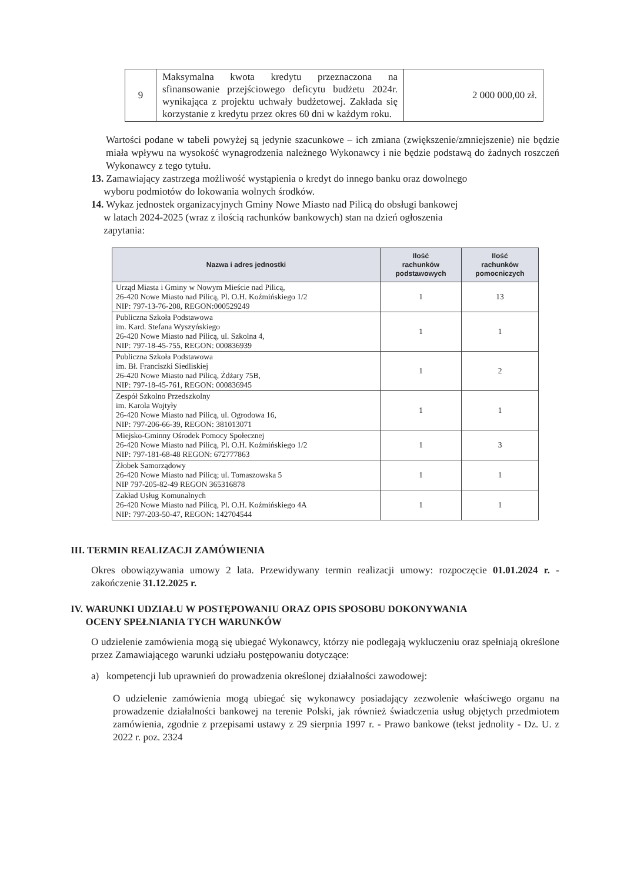| 9 | Maksymalna kwota kredytu przeznaczona na sfinansowanie przejściowego deficytu budżetu 2024r. wynikająca z projektu uchwały budżetowej. Zakłada się korzystanie z kredytu przez okres 60 dni w każdym roku. | 2 000 000,00 zł. |
Wartości podane w tabeli powyżej są jedynie szacunkowe – ich zmiana (zwiększenie/zmniejszenie) nie będzie miała wpływu na wysokość wynagrodzenia należnego Wykonawcy i nie będzie podstawą do żadnych roszczeń Wykonawcy z tego tytułu.
13. Zamawiający zastrzega możliwość wystąpienia o kredyt do innego banku oraz dowolnego
wyboru podmiotów do lokowania wolnych środków.
14. Wykaz jednostek organizacyjnych Gminy Nowe Miasto nad Pilicą do obsługi bankowej
w latach 2024-2025 (wraz z ilością rachunków bankowych) stan na dzień ogłoszenia
zapytania:
| Nazwa i adres jednostki | Ilość rachunków podstawowych | Ilość rachunków pomocniczych |
| --- | --- | --- |
| Urząd Miasta i Gminy w Nowym Mieście nad Pilicą, 26-420 Nowe Miasto nad Pilicą, Pl. O.H. Koźmińskiego 1/2 NIP: 797-13-76-208, REGON:000529249 | 1 | 13 |
| Publiczna Szkoła Podstawowa im. Kard. Stefana Wyszyńskiego 26-420 Nowe Miasto nad Pilicą, ul. Szkolna 4, NIP: 797-18-45-755, REGON: 000836939 | 1 | 1 |
| Publiczna Szkoła Podstawowa im. Bł. Franciszki Siedliskiej 26-420 Nowe Miasto nad Pilicą, Żdżary 75B, NIP: 797-18-45-761, REGON: 000836945 | 1 | 2 |
| Zespół Szkolno Przedszkolny im. Karola Wojtyły 26-420 Nowe Miasto nad Pilicą, ul. Ogrodowa 16, NIP: 797-206-66-39, REGON: 381013071 | 1 | 1 |
| Miejsko-Gminny Ośrodek Pomocy Społecznej 26-420 Nowe Miasto nad Pilicą, Pl. O.H. Koźmińskiego 1/2 NIP: 797-181-68-48 REGON: 672777863 | 1 | 3 |
| Żłobek Samorządowy 26-420 Nowe Miasto nad Pilicą; ul. Tomaszowska 5 NIP 797-205-82-49 REGON 365316878 | 1 | 1 |
| Zakład Usług Komunalnych 26-420 Nowe Miasto nad Pilicą, Pl. O.H. Koźmińskiego 4A NIP: 797-203-50-47, REGON: 142704544 | 1 | 1 |
III. TERMIN REALIZACJI ZAMÓWIENIA
Okres obowiązywania umowy 2 lata. Przewidywany termin realizacji umowy: rozpoczęcie 01.01.2024 r. - zakończenie 31.12.2025 r.
IV. WARUNKI UDZIAŁU W POSTĘPOWANIU ORAZ OPIS SPOSOBU DOKONYWANIA
OCENY SPEŁNIANIA TYCH WARUNKÓW
O udzielenie zamówienia mogą się ubiegać Wykonawcy, którzy nie podlegają wykluczeniu oraz spełniają określone przez Zamawiającego warunki udziału postępowaniu dotyczące:
a) kompetencji lub uprawnień do prowadzenia określonej działalności zawodowej:
O udzielenie zamówienia mogą ubiegać się wykonawcy posiadający zezwolenie właściwego organu na prowadzenie działalności bankowej na terenie Polski, jak również świadczenia usług objętych przedmiotem zamówienia, zgodnie z przepisami ustawy z 29 sierpnia 1997 r. - Prawo bankowe (tekst jednolity - Dz. U. z 2022 r. poz. 2324